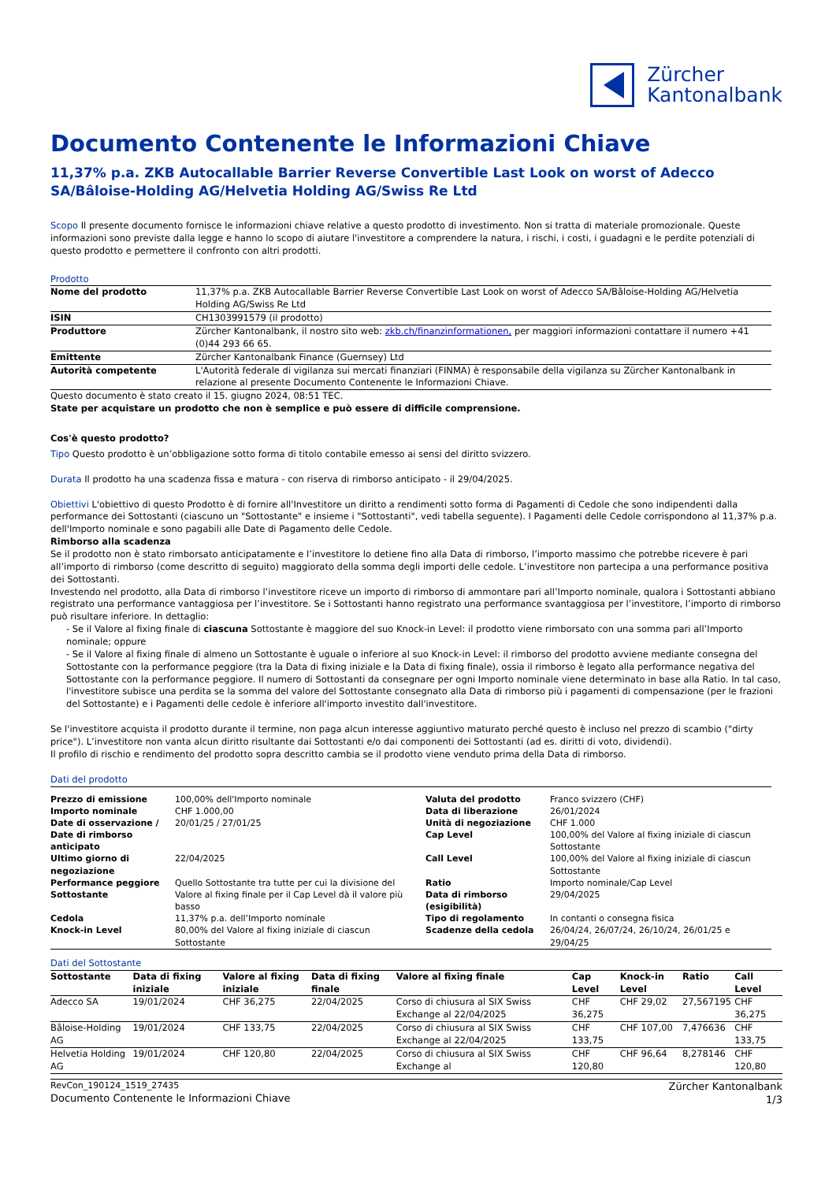Zürcher
Kantonalbank
Documento Contenente le Informazioni Chiave
11,37% p.a. ZKB Autocallable Barrier Reverse Convertible Last Look on worst of Adecco SA/Bâloise-Holding AG/Helvetia Holding AG/Swiss Re Ltd
Scopo Il presente documento fornisce le informazioni chiave relative a questo prodotto di investimento. Non si tratta di materiale promozionale. Queste informazioni sono previste dalla legge e hanno lo scopo di aiutare l'investitore a comprendere la natura, i rischi, i costi, i guadagni e le perdite potenziali di questo prodotto e permettere il confronto con altri prodotti.
Prodotto
| Nome del prodotto | 11,37% p.a. ZKB Autocallable Barrier Reverse Convertible Last Look on worst of Adecco SA/Bâloise-Holding AG/Helvetia Holding AG/Swiss Re Ltd |
| ISIN | CH1303991579 (il prodotto) |
| Produttore | Zürcher Kantonalbank, il nostro sito web: zkb.ch/finanzinformationen, per maggiori informazioni contattare il numero +41 (0)44 293 66 65. |
| Emittente | Zürcher Kantonalbank Finance (Guernsey) Ltd |
| Autorità competente | L'Autorità federale di vigilanza sui mercati finanziari (FINMA) è responsabile della vigilanza su Zürcher Kantonalbank in relazione al presente Documento Contenente le Informazioni Chiave. |
Questo documento è stato creato il 15. giugno 2024, 08:51 TEC.
State per acquistare un prodotto che non è semplice e può essere di difficile comprensione.
Cos'è questo prodotto?
Tipo Questo prodotto è un’obbligazione sotto forma di titolo contabile emesso ai sensi del diritto svizzero.
Durata Il prodotto ha una scadenza fissa e matura - con riserva di rimborso anticipato - il 29/04/2025.
Obiettivi L'obiettivo di questo Prodotto è di fornire all'Investitore un diritto a rendimenti sotto forma di Pagamenti di Cedole che sono indipendenti dalla performance dei Sottostanti (ciascuno un "Sottostante" e insieme i "Sottostanti", vedi tabella seguente). I Pagamenti delle Cedole corrispondono al 11,37% p.a. dell'Importo nominale e sono pagabili alle Date di Pagamento delle Cedole.
Rimborso alla scadenza
Se il prodotto non è stato rimborsato anticipatamente e l’investitore lo detiene fino alla Data di rimborso, l’importo massimo che potrebbe ricevere è pari all’importo di rimborso (come descritto di seguito) maggiorato della somma degli importi delle cedole. L’investitore non partecipa a una performance positiva dei Sottostanti.
Investendo nel prodotto, alla Data di rimborso l’investitore riceve un importo di rimborso di ammontare pari all’Importo nominale, qualora i Sottostanti abbiano registrato una performance vantaggiosa per l’investitore. Se i Sottostanti hanno registrato una performance svantaggiosa per l’investitore, l’importo di rimborso può risultare inferiore. In dettaglio:
- Se il Valore al fixing finale di ciascuna Sottostante è maggiore del suo Knock-in Level: il prodotto viene rimborsato con una somma pari all’Importo nominale; oppure
- Se il Valore al fixing finale di almeno un Sottostante è uguale o inferiore al suo Knock-in Level: il rimborso del prodotto avviene mediante consegna del Sottostante con la performance peggiore (tra la Data di fixing iniziale e la Data di fixing finale), ossia il rimborso è legato alla performance negativa del Sottostante con la performance peggiore. Il numero di Sottostanti da consegnare per ogni Importo nominale viene determinato in base alla Ratio. In tal caso, l'investitore subisce una perdita se la somma del valore del Sottostante consegnato alla Data di rimborso più i pagamenti di compensazione (per le frazioni del Sottostante) e i Pagamenti delle cedole è inferiore all'importo investito dall'investitore.
Se l'investitore acquista il prodotto durante il termine, non paga alcun interesse aggiuntivo maturato perché questo è incluso nel prezzo di scambio ("dirty price"). L’investitore non vanta alcun diritto risultante dai Sottostanti e/o dai componenti dei Sottostanti (ad es. diritti di voto, dividendi).
Il profilo di rischio e rendimento del prodotto sopra descritto cambia se il prodotto viene venduto prima della Data di rimborso.
Dati del prodotto
| Prezzo di emissione | 100,00% dell'Importo nominale | Valuta del prodotto | Franco svizzero (CHF) |
| Importo nominale | CHF 1.000,00 | Data di liberazione | 26/01/2024 |
| Date di osservazione / Date di rimborso anticipato | 20/01/25 / 27/01/25 | Unità di negoziazione Cap Level | CHF 1.000 100,00% del Valore al fixing iniziale di ciascun Sottostante |
| Ultimo giorno di negoziazione | 22/04/2025 | Call Level | 100,00% del Valore al fixing iniziale di ciascun Sottostante |
| Performance peggiore Sottostante | Quello Sottostante tra tutte per cui la divisione del Valore al fixing finale per il Cap Level dà il valore più basso | Ratio Data di rimborso (esigibilità) | Importo nominale/Cap Level 29/04/2025 |
| Cedola | 11,37% p.a. dell’Importo nominale | Tipo di regolamento | In contanti o consegna fisica |
| Knock-in Level | 80,00% del Valore al fixing iniziale di ciascun Sottostante | Scadenze della cedola | 26/04/24, 26/07/24, 26/10/24, 26/01/25 e 29/04/25 |
Dati del Sottostante
| Sottostante | Data di fixing iniziale | Valore al fixing iniziale | Data di fixing finale | Valore al fixing finale | Cap Level | Knock-in Level | Ratio | Call Level |
| --- | --- | --- | --- | --- | --- | --- | --- | --- |
| Adecco SA | 19/01/2024 | CHF 36,275 | 22/04/2025 | Corso di chiusura al SIX Swiss Exchange al 22/04/2025 | CHF 36,275 | CHF 29,02 | 27,567195 | CHF 36,275 |
| Bâloise-Holding AG | 19/01/2024 | CHF 133,75 | 22/04/2025 | Corso di chiusura al SIX Swiss Exchange al 22/04/2025 | CHF 133,75 | CHF 107,00 | 7,476636 | CHF 133,75 |
| Helvetia Holding AG | 19/01/2024 | CHF 120,80 | 22/04/2025 | Corso di chiusura al SIX Swiss Exchange al | CHF 120,80 | CHF 96,64 | 8,278146 | CHF 120,80 |
RevCon_190124_1519_27435
Documento Contenente le Informazioni Chiave
Zürcher Kantonalbank
1/3